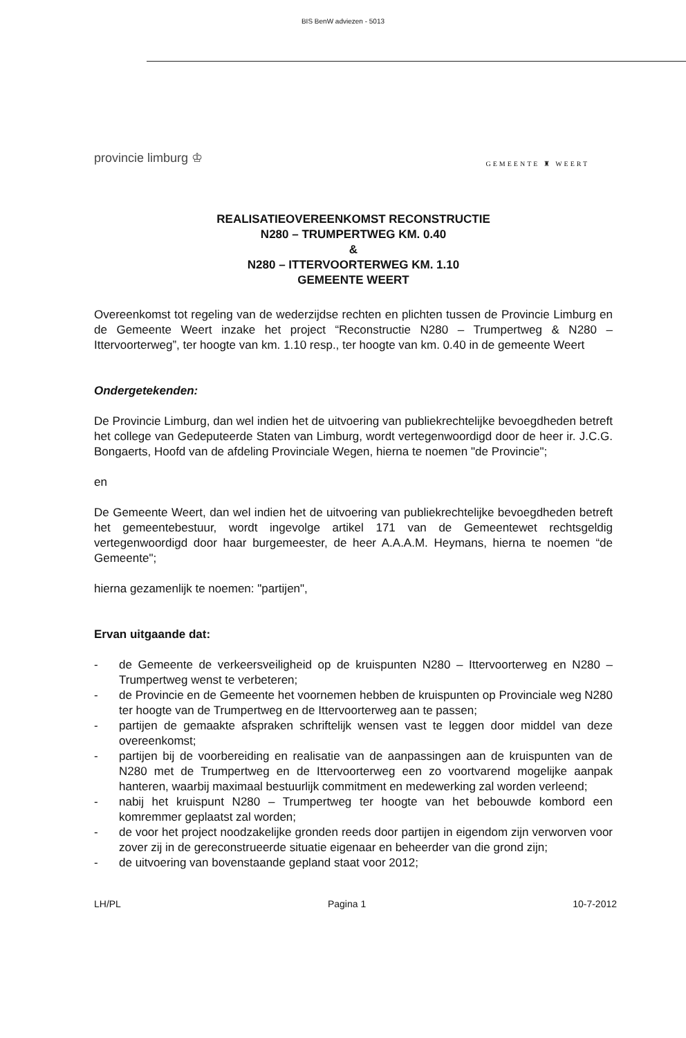BIS BenW adviezen - 5013
provincie limburg ♔
GEMEENTE ♜ WEERT
REALISATIEOVEREENKOMST RECONSTRUCTIE
N280 – TRUMPERTWEG KM. 0.40
&
N280 – ITTERVOORTERWEG KM. 1.10
GEMEENTE WEERT
Overeenkomst tot regeling van de wederzijdse rechten en plichten tussen de Provincie Limburg en de Gemeente Weert inzake het project “Reconstructie N280 – Trumpertweg & N280 – Ittervoorterweg”, ter hoogte van km. 1.10 resp., ter hoogte van km. 0.40 in de gemeente Weert
Ondergetekenden:
De Provincie Limburg, dan wel indien het de uitvoering van publiekrechtelijke bevoegdheden betreft het college van Gedeputeerde Staten van Limburg, wordt vertegenwoordigd door de heer ir. J.C.G. Bongaerts, Hoofd van de afdeling Provinciale Wegen, hierna te noemen "de Provincie";
en
De Gemeente Weert, dan wel indien het de uitvoering van publiekrechtelijke bevoegdheden betreft het gemeentebestuur, wordt ingevolge artikel 171 van de Gemeentewet rechtsgeldig vertegenwoordigd door haar burgemeester, de heer A.A.A.M. Heymans, hierna te noemen “de Gemeente";
hierna gezamenlijk te noemen: "partijen",
Ervan uitgaande dat:
- de Gemeente de verkeersveiligheid op de kruispunten N280 – Ittervoorterweg en N280 – Trumpertweg wenst te verbeteren;
- de Provincie en de Gemeente het voornemen hebben de kruispunten op Provinciale weg N280 ter hoogte van de Trumpertweg en de Ittervoorterweg aan te passen;
- partijen de gemaakte afspraken schriftelijk wensen vast te leggen door middel van deze overeenkomst;
- partijen bij de voorbereiding en realisatie van de aanpassingen aan de kruispunten van de N280 met de Trumpertweg en de Ittervoorterweg een zo voortvarend mogelijke aanpak hanteren, waarbij maximaal bestuurlijk commitment en medewerking zal worden verleend;
- nabij het kruispunt N280 – Trumpertweg ter hoogte van het bebouwde kombord een komremmer geplaatst zal worden;
- de voor het project noodzakelijke gronden reeds door partijen in eigendom zijn verworven voor zover zij in de gereconstrueerde situatie eigenaar en beheerder van die grond zijn;
- de uitvoering van bovenstaande gepland staat voor 2012;
LH/PL Pagina 1 10-7-2012